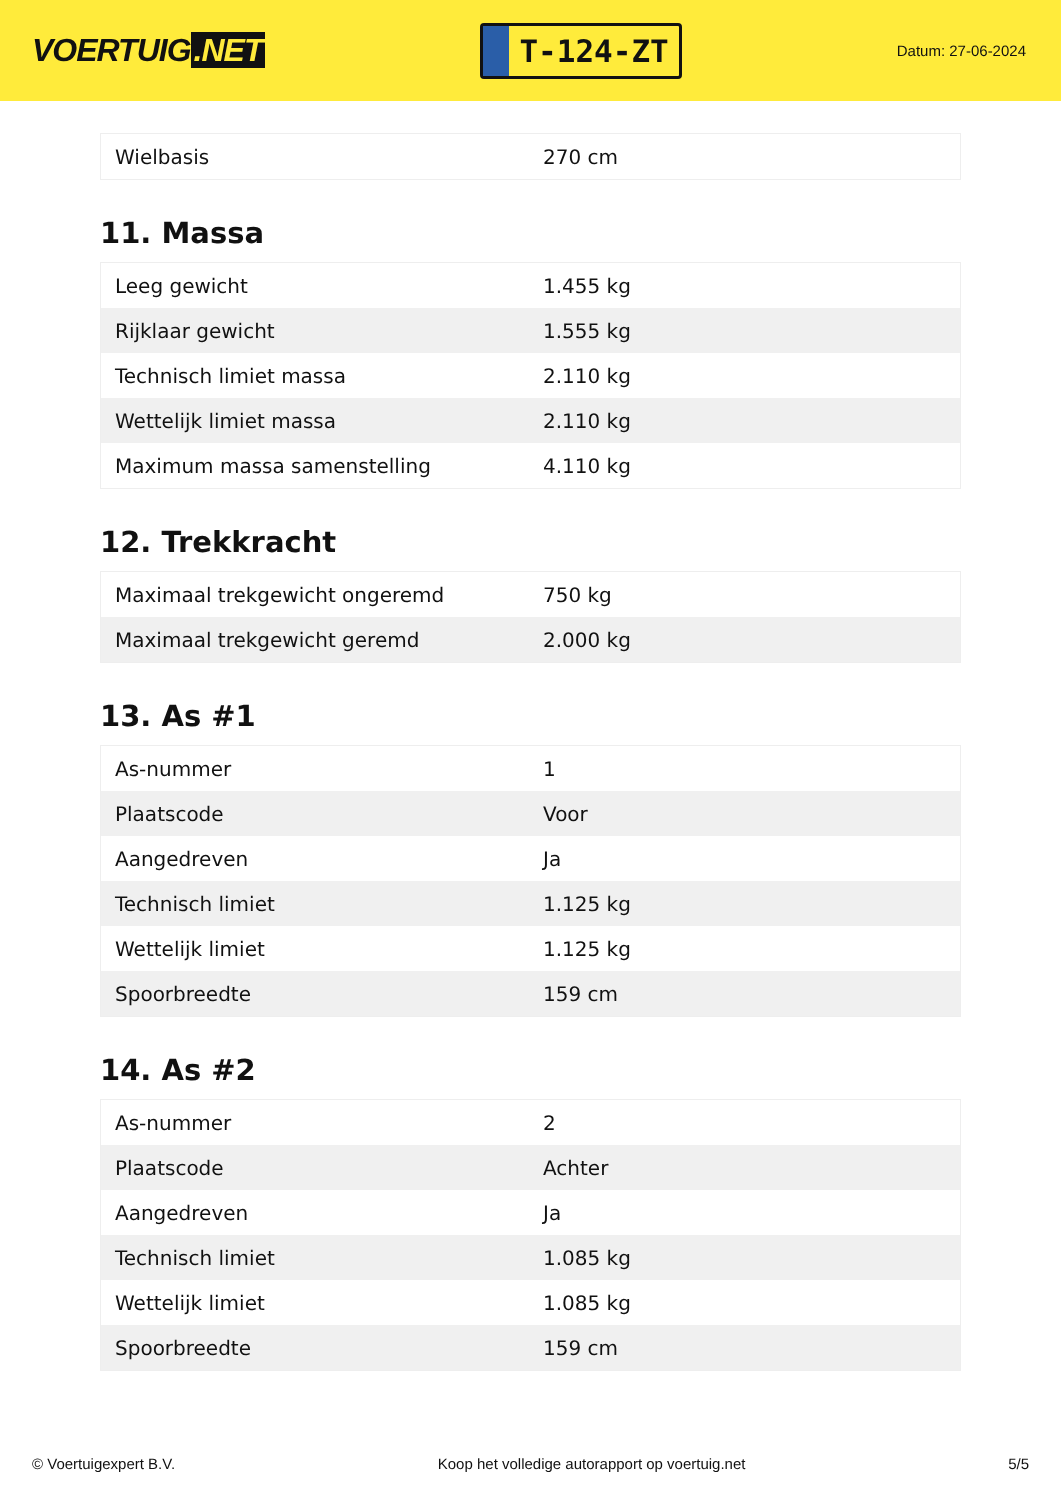VOERTUIG.NET
T-124-ZT
Datum: 27-06-2024
| Wielbasis | 270 cm |
11. Massa
| Leeg gewicht | 1.455 kg |
| Rijklaar gewicht | 1.555 kg |
| Technisch limiet massa | 2.110 kg |
| Wettelijk limiet massa | 2.110 kg |
| Maximum massa samenstelling | 4.110 kg |
12. Trekkracht
| Maximaal trekgewicht ongeremd | 750 kg |
| Maximaal trekgewicht geremd | 2.000 kg |
13. As #1
| As-nummer | 1 |
| Plaatscode | Voor |
| Aangedreven | Ja |
| Technisch limiet | 1.125 kg |
| Wettelijk limiet | 1.125 kg |
| Spoorbreedte | 159 cm |
14. As #2
| As-nummer | 2 |
| Plaatscode | Achter |
| Aangedreven | Ja |
| Technisch limiet | 1.085 kg |
| Wettelijk limiet | 1.085 kg |
| Spoorbreedte | 159 cm |
© Voertuigexpert B.V. Koop het volledige autorapport op voertuig.net 5/5